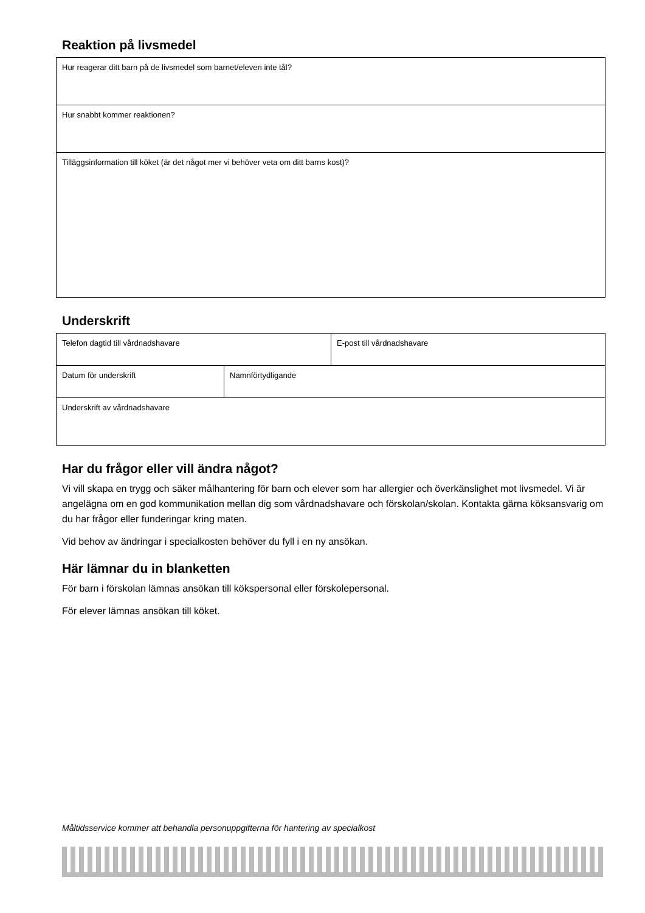Reaktion på livsmedel
| Hur reagerar ditt barn på de livsmedel som barnet/eleven inte tål? |
| Hur snabbt kommer reaktionen? |
| Tilläggsinformation till köket (är det något mer vi behöver veta om ditt barns kost)? |
Underskrift
| Telefon dagtid till vårdnadshavare | | E-post till vårdnadshavare |
| Datum för underskrift | Namnförtydligande | |
| Underskrift av vårdnadshavare | | |
Har du frågor eller vill ändra något?
Vi vill skapa en trygg och säker målhantering för barn och elever som har allergier och överkänslighet mot livsmedel. Vi är angelägna om en god kommunikation mellan dig som vårdnadshavare och förskolan/skolan. Kontakta gärna köksansvarig om du har frågor eller funderingar kring maten.
Vid behov av ändringar i specialkosten behöver du fyll i en ny ansökan.
Här lämnar du in blanketten
För barn i förskolan lämnas ansökan till kökspersonal eller förskolepersonal.
För elever lämnas ansökan till köket.
Måltidsservice kommer att behandla personuppgifterna för hantering av specialkost